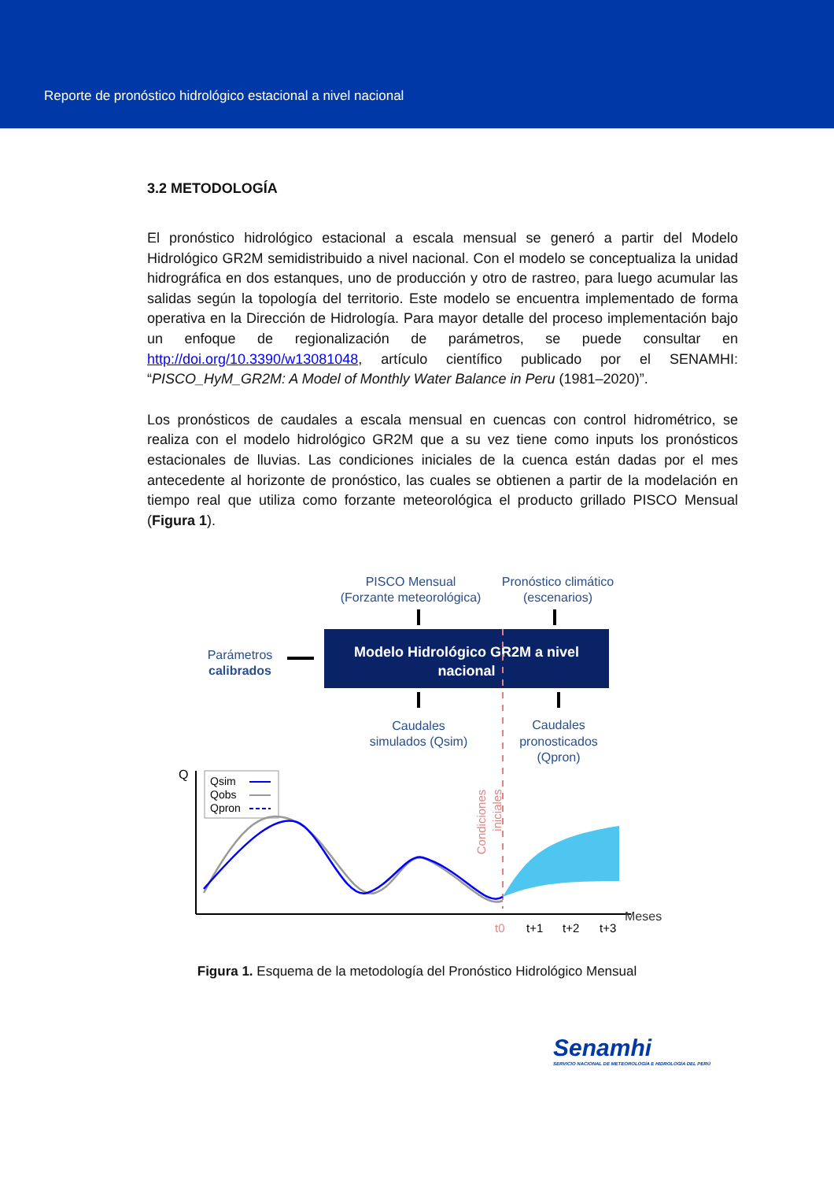Reporte de pronóstico hidrológico estacional a nivel nacional
3.2 METODOLOGÍA
El pronóstico hidrológico estacional a escala mensual se generó a partir del Modelo Hidrológico GR2M semidistribuido a nivel nacional. Con el modelo se conceptualiza la unidad hidrográfica en dos estanques, uno de producción y otro de rastreo, para luego acumular las salidas según la topología del territorio. Este modelo se encuentra implementado de forma operativa en la Dirección de Hidrología. Para mayor detalle del proceso implementación bajo un enfoque de regionalización de parámetros, se puede consultar en http://doi.org/10.3390/w13081048, artículo científico publicado por el SENAMHI: “PISCO_HyM_GR2M: A Model of Monthly Water Balance in Peru (1981–2020)”.
Los pronósticos de caudales a escala mensual en cuencas con control hidrométrico, se realiza con el modelo hidrológico GR2M que a su vez tiene como inputs los pronósticos estacionales de lluvias. Las condiciones iniciales de la cuenca están dadas por el mes antecedente al horizonte de pronóstico, las cuales se obtienen a partir de la modelación en tiempo real que utiliza como forzante meteorológica el producto grillado PISCO Mensual (Figura 1).
PISCO Mensual
(Forzante meteorológica)
Pronóstico climático
(escenarios)
Parámetros
calibrados
Caudales
simulados (Qsim)
Caudales
pronosticados
(Qpron)
Modelo Hidrológico GR2M a nivel
nacional
Condiciones
iniciales
Q
Qsim
Qobs
Qpron
Meses
t0
t+1
t+2
t+3
Figura 1. Esquema de la metodología del Pronóstico Hidrológico Mensual
Senamhi
SERVICIO NACIONAL DE METEOROLOGÍA E HIDROLOGÍA DEL PERÚ